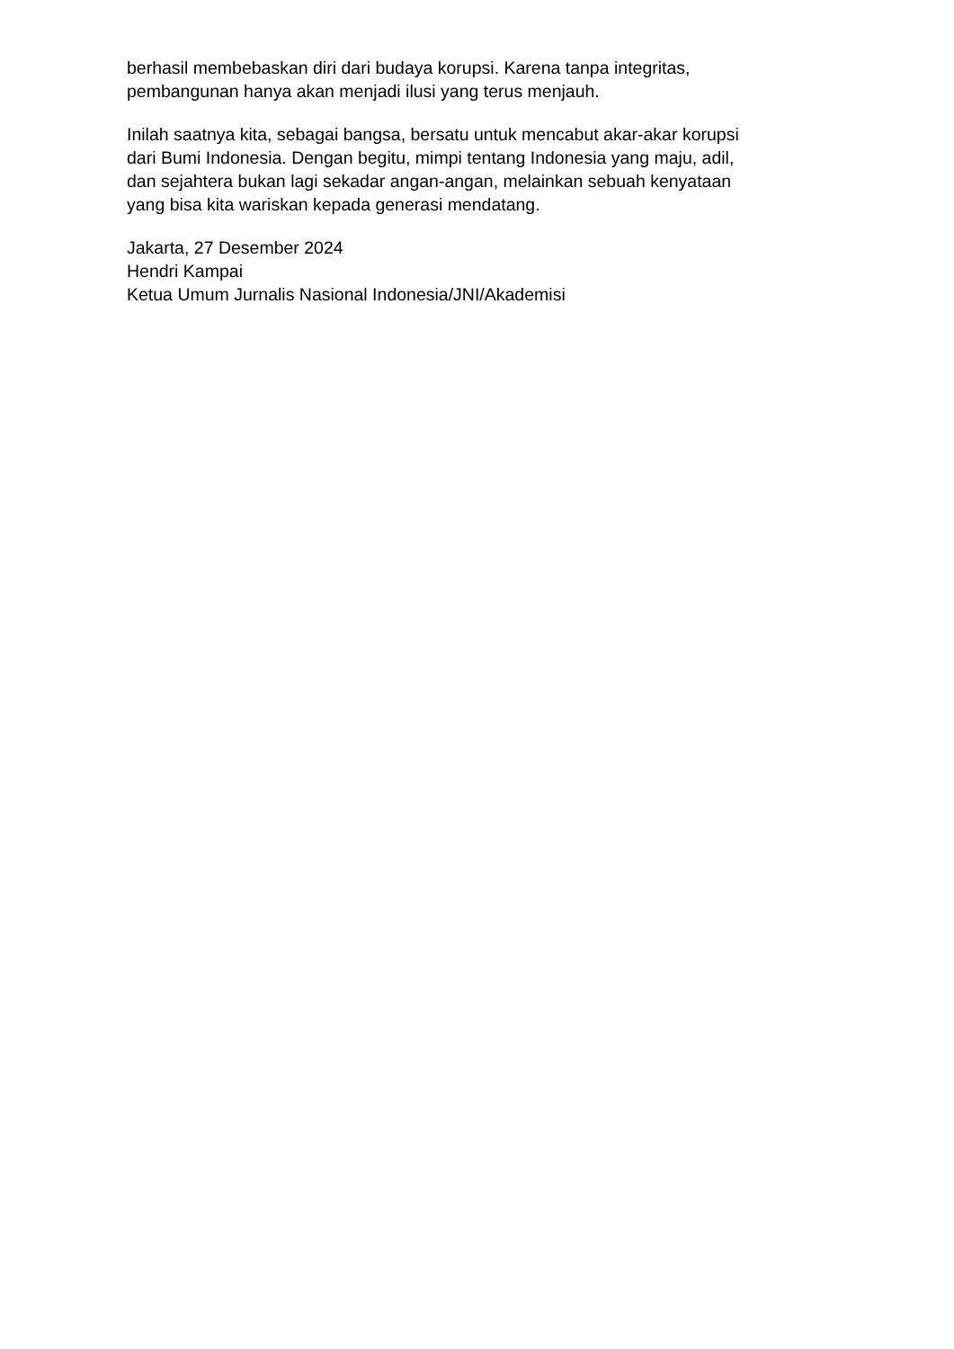berhasil membebaskan diri dari budaya korupsi. Karena tanpa integritas,
pembangunan hanya akan menjadi ilusi yang terus menjauh.
Inilah saatnya kita, sebagai bangsa, bersatu untuk mencabut akar-akar korupsi
dari Bumi Indonesia. Dengan begitu, mimpi tentang Indonesia yang maju, adil,
dan sejahtera bukan lagi sekadar angan-angan, melainkan sebuah kenyataan
yang bisa kita wariskan kepada generasi mendatang.
Jakarta, 27 Desember 2024
Hendri Kampai
Ketua Umum Jurnalis Nasional Indonesia/JNI/Akademisi